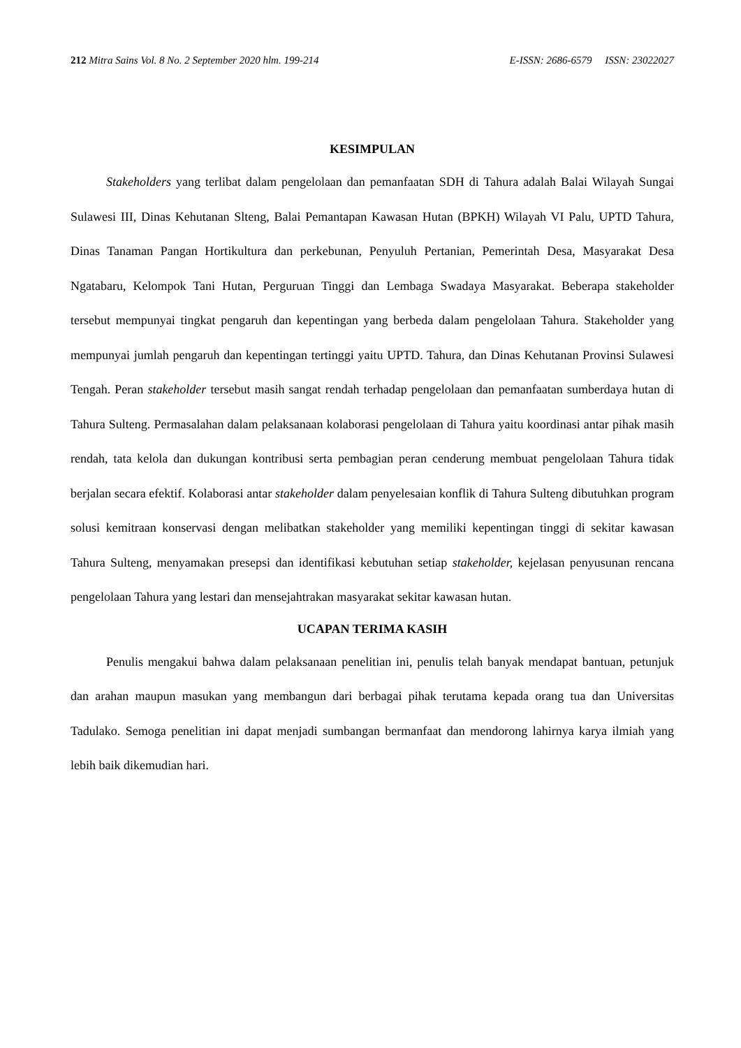212 Mitra Sains Vol. 8 No. 2 September 2020 hlm. 199-214 E-ISSN: 2686-6579 ISSN: 23022027
KESIMPULAN
Stakeholders yang terlibat dalam pengelolaan dan pemanfaatan SDH di Tahura adalah Balai Wilayah Sungai Sulawesi III, Dinas Kehutanan Slteng, Balai Pemantapan Kawasan Hutan (BPKH) Wilayah VI Palu, UPTD Tahura, Dinas Tanaman Pangan Hortikultura dan perkebunan, Penyuluh Pertanian, Pemerintah Desa, Masyarakat Desa Ngatabaru, Kelompok Tani Hutan, Perguruan Tinggi dan Lembaga Swadaya Masyarakat. Beberapa stakeholder tersebut mempunyai tingkat pengaruh dan kepentingan yang berbeda dalam pengelolaan Tahura. Stakeholder yang mempunyai jumlah pengaruh dan kepentingan tertinggi yaitu UPTD. Tahura, dan Dinas Kehutanan Provinsi Sulawesi Tengah. Peran stakeholder tersebut masih sangat rendah terhadap pengelolaan dan pemanfaatan sumberdaya hutan di Tahura Sulteng. Permasalahan dalam pelaksanaan kolaborasi pengelolaan di Tahura yaitu koordinasi antar pihak masih rendah, tata kelola dan dukungan kontribusi serta pembagian peran cenderung membuat pengelolaan Tahura tidak berjalan secara efektif. Kolaborasi antar stakeholder dalam penyelesaian konflik di Tahura Sulteng dibutuhkan program solusi kemitraan konservasi dengan melibatkan stakeholder yang memiliki kepentingan tinggi di sekitar kawasan Tahura Sulteng, menyamakan presepsi dan identifikasi kebutuhan setiap stakeholder, kejelasan penyusunan rencana pengelolaan Tahura yang lestari dan mensejahtrakan masyarakat sekitar kawasan hutan.
UCAPAN TERIMA KASIH
Penulis mengakui bahwa dalam pelaksanaan penelitian ini, penulis telah banyak mendapat bantuan, petunjuk dan arahan maupun masukan yang membangun dari berbagai pihak terutama kepada orang tua dan Universitas Tadulako. Semoga penelitian ini dapat menjadi sumbangan bermanfaat dan mendorong lahirnya karya ilmiah yang lebih baik dikemudian hari.